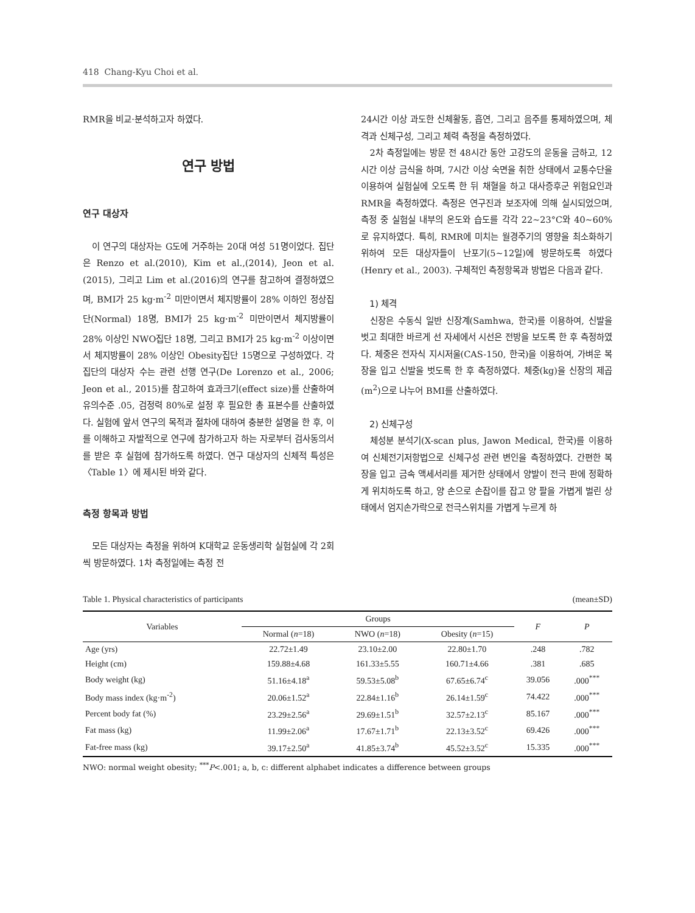418 Chang-Kyu Choi et al.
RMR을 비교·분석하고자 하였다.
연구 방법
연구 대상자
이 연구의 대상자는 G도에 거주하는 20대 여성 51명이었다. 집단은 Renzo et al.(2010), Kim et al.,(2014), Jeon et al.(2015), 그리고 Lim et al.(2016)의 연구를 참고하여 결정하였으며, BMI가 25 kg·m<sup>-2</sup> 미만이면서 체지방률이 28% 이하인 정상집단(Normal) 18명, BMI가 25 kg·m<sup>-2</sup> 미만이면서 체지방률이 28% 이상인 NWO집단 18명, 그리고 BMI가 25 kg·m<sup>-2</sup> 이상이면서 체지방률이 28% 이상인 Obesity집단 15명으로 구성하였다. 각 집단의 대상자 수는 관련 선행 연구(De Lorenzo et al., 2006; Jeon et al., 2015)를 참고하여 효과크기(effect size)를 산출하여 유의수준 .05, 검정력 80%로 설정 후 필요한 총 표본수를 산출하였다. 실험에 앞서 연구의 목적과 절차에 대하여 충분한 설명을 한 후, 이를 이해하고 자발적으로 연구에 참가하고자 하는 자로부터 검사동의서를 받은 후 실험에 참가하도록 하였다. 연구 대상자의 신체적 특성은 〈Table 1〉에 제시된 바와 같다.
측정 항목과 방법
모든 대상자는 측정을 위하여 K대학교 운동생리학 실험실에 각 2회씩 방문하였다. 1차 측정일에는 측정 전
24시간 이상 과도한 신체활동, 흡연, 그리고 음주를 통제하였으며, 체격과 신체구성, 그리고 체력 측정을 측정하였다.
2차 측정일에는 방문 전 48시간 동안 고강도의 운동을 금하고, 12시간 이상 금식을 하며, 7시간 이상 숙면을 취한 상태에서 교통수단을 이용하여 실험실에 오도록 한 뒤 채혈을 하고 대사증후군 위험요인과 RMR을 측정하였다. 측정은 연구진과 보조자에 의해 실시되었으며, 측정 중 실험실 내부의 온도와 습도를 각각 22~23°C와 40~60%로 유지하였다. 특히, RMR에 미치는 월경주기의 영향을 최소화하기 위하여 모든 대상자들이 난포기(5~12일)에 방문하도록 하였다(Henry et al., 2003). 구체적인 측정항목과 방법은 다음과 같다.
1) 체격
신장은 수동식 일반 신장계(Samhwa, 한국)를 이용하여, 신발을 벗고 최대한 바르게 선 자세에서 시선은 전방을 보도록 한 후 측정하였다. 체중은 전자식 지시저울(CAS-150, 한국)을 이용하여, 가벼운 복장을 입고 신발을 벗도록 한 후 측정하였다. 체중(kg)을 신장의 제곱(m<sup>2</sup>)으로 나누어 BMI를 산출하였다.
2) 신체구성
체성분 분석기(X-scan plus, Jawon Medical, 한국)를 이용하여 신체전기저항법으로 신체구성 관련 변인을 측정하였다. 간편한 복장을 입고 금속 액세서리를 제거한 상태에서 양발이 전극 판에 정확하게 위치하도록 하고, 양 손으로 손잡이를 잡고 양 팔을 가볍게 벌린 상태에서 엄지손가락으로 전극스위치를 가볍게 누르게 하
Table 1. Physical characteristics of participants (mean±SD)
| Variables | Groups | | | F | P |
| --- | --- | --- | --- | --- | --- |
| | Normal ( n =18) | NWO ( n =18) | Obesity ( n =15) | | |
| Age (yrs) | 22.72±1.49 | 23.10±2.00 | 22.80±1.70 | .248 | .782 |
| Height (cm) | 159.88±4.68 | 161.33±5.55 | 160.71±4.66 | .381 | .685 |
| Body weight (kg) | 51.16±4.18<sup>a</sup> | 59.53±5.08<sup>b</sup> | 67.65±6.74<sup>c</sup> | 39.056 | .000<sup>***</sup> |
| Body mass index (kg·m<sup>-2</sup>) | 20.06±1.52<sup>a</sup> | 22.84±1.16<sup>b</sup> | 26.14±1.59<sup>c</sup> | 74.422 | .000<sup>***</sup> |
| Percent body fat (%) | 23.29±2.56<sup>a</sup> | 29.69±1.51<sup>b</sup> | 32.57±2.13<sup>c</sup> | 85.167 | .000<sup>***</sup> |
| Fat mass (kg) | 11.99±2.06<sup>a</sup> | 17.67±1.71<sup>b</sup> | 22.13±3.52<sup>c</sup> | 69.426 | .000<sup>***</sup> |
| Fat-free mass (kg) | 39.17±2.50<sup>a</sup> | 41.85±3.74<sup>b</sup> | 45.52±3.52<sup>c</sup> | 15.335 | .000<sup>***</sup> |
NWO: normal weight obesity; <sup>***</sup>P<.001; a, b, c: different alphabet indicates a difference between groups